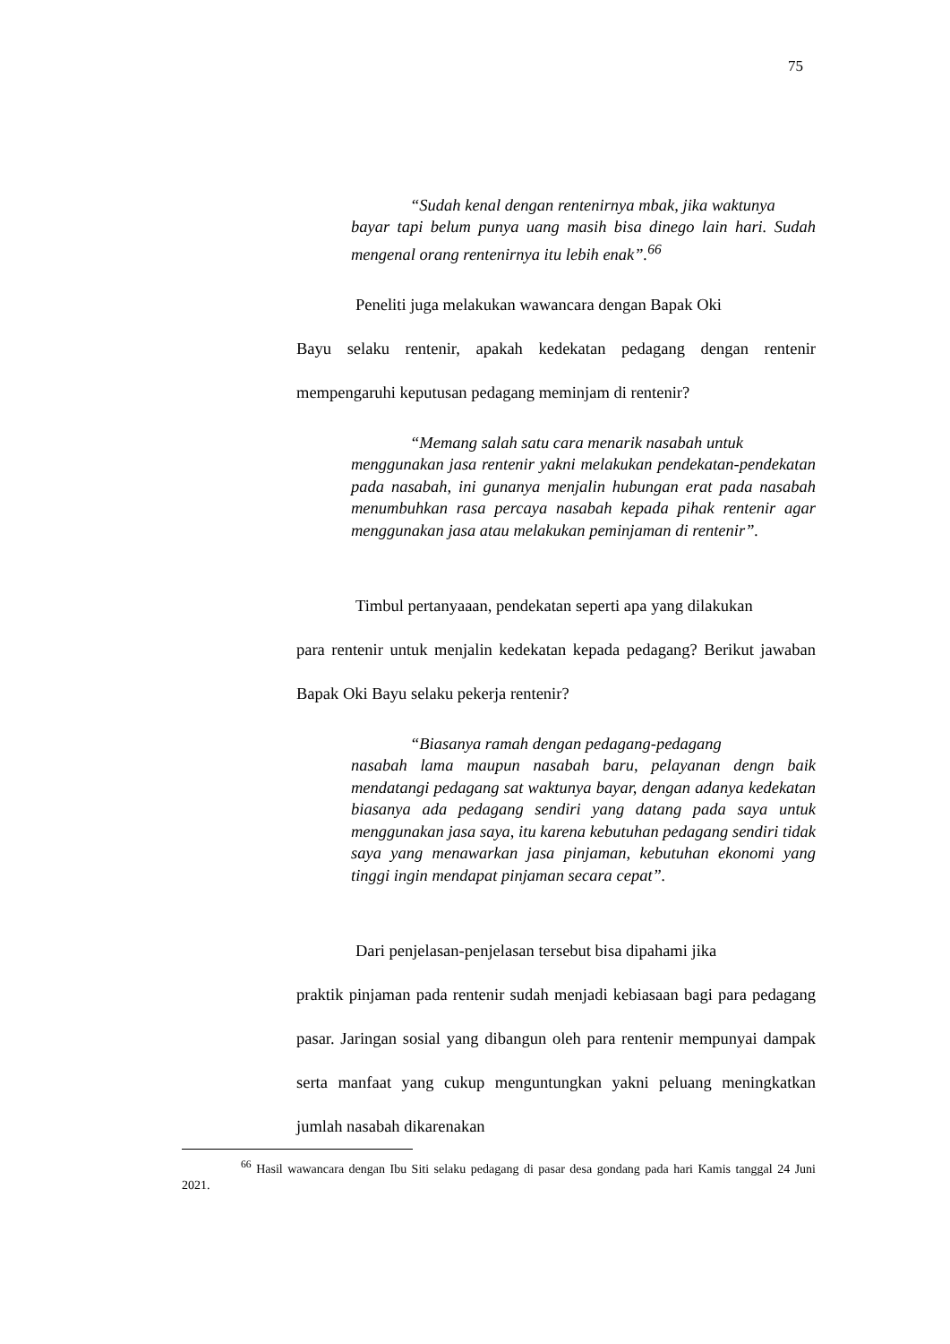75
“Sudah kenal dengan rentenirnya mbak, jika waktunya
bayar tapi belum punya uang masih bisa dinego lain hari. Sudah mengenal orang rentenirnya itu lebih enak”.<sup>66</sup>
Peneliti juga melakukan wawancara dengan Bapak Oki
Bayu selaku rentenir, apakah kedekatan pedagang dengan rentenir mempengaruhi keputusan pedagang meminjam di rentenir?
“Memang salah satu cara menarik nasabah untuk
menggunakan jasa rentenir yakni melakukan pendekatan-pendekatan pada nasabah, ini gunanya menjalin hubungan erat pada nasabah menumbuhkan rasa percaya nasabah kepada pihak rentenir agar menggunakan jasa atau melakukan peminjaman di rentenir”.
Timbul pertanyaaan, pendekatan seperti apa yang dilakukan
para rentenir untuk menjalin kedekatan kepada pedagang? Berikut jawaban Bapak Oki Bayu selaku pekerja rentenir?
“Biasanya ramah dengan pedagang-pedagang
nasabah lama maupun nasabah baru, pelayanan dengn baik mendatangi pedagang sat waktunya bayar, dengan adanya kedekatan biasanya ada pedagang sendiri yang datang pada saya untuk menggunakan jasa saya, itu karena kebutuhan pedagang sendiri tidak saya yang menawarkan jasa pinjaman, kebutuhan ekonomi yang tinggi ingin mendapat pinjaman secara cepat”.
Dari penjelasan-penjelasan tersebut bisa dipahami jika
praktik pinjaman pada rentenir sudah menjadi kebiasaan bagi para pedagang pasar. Jaringan sosial yang dibangun oleh para rentenir mempunyai dampak serta manfaat yang cukup menguntungkan yakni peluang meningkatkan jumlah nasabah dikarenakan
<sup>66</sup> Hasil wawancara dengan Ibu Siti selaku pedagang di pasar desa gondang pada hari Kamis tanggal 24 Juni 2021.